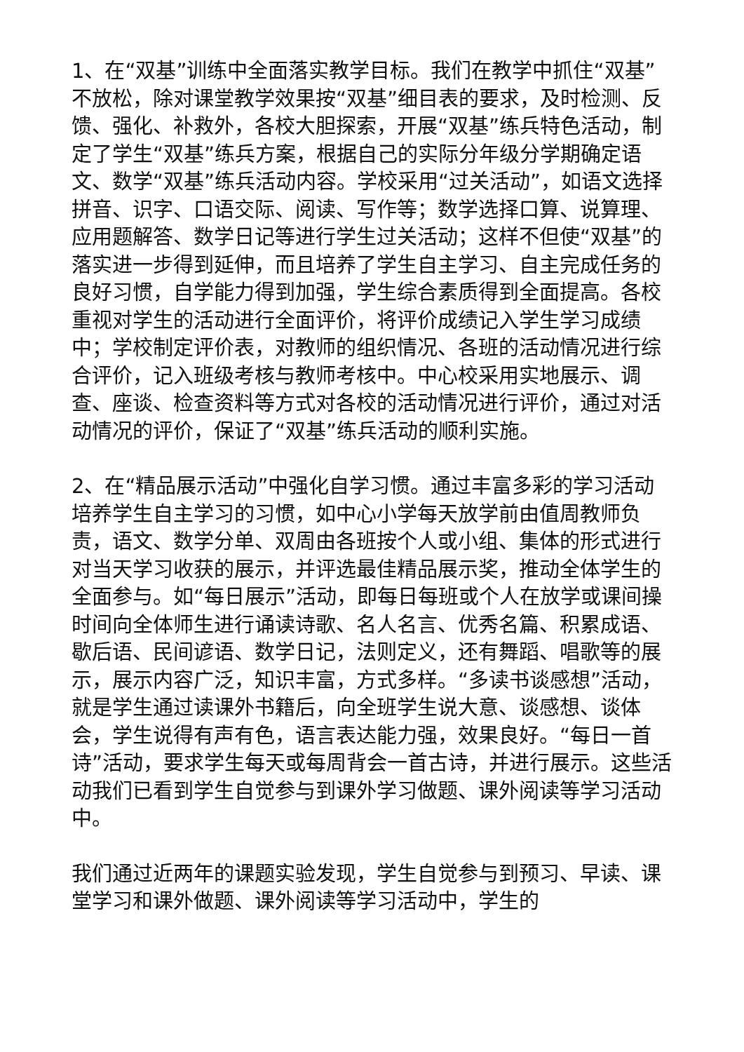1、在“双基”训练中全面落实教学目标。我们在教学中抓住“双基”不放松，除对课堂教学效果按“双基”细目表的要求，及时检测、反馈、强化、补救外，各校大胆探索，开展“双基”练兵特色活动，制定了学生“双基”练兵方案，根据自己的实际分年级分学期确定语文、数学“双基”练兵活动内容。学校采用“过关活动”，如语文选择拼音、识字、口语交际、阅读、写作等；数学选择口算、说算理、应用题解答、数学日记等进行学生过关活动；这样不但使“双基”的落实进一步得到延伸，而且培养了学生自主学习、自主完成任务的良好习惯，自学能力得到加强，学生综合素质得到全面提高。各校重视对学生的活动进行全面评价，将评价成绩记入学生学习成绩中；学校制定评价表，对教师的组织情况、各班的活动情况进行综合评价，记入班级考核与教师考核中。中心校采用实地展示、调查、座谈、检查资料等方式对各校的活动情况进行评价，通过对活动情况的评价，保证了“双基”练兵活动的顺利实施。
2、在“精品展示活动”中强化自学习惯。通过丰富多彩的学习活动培养学生自主学习的习惯，如中心小学每天放学前由值周教师负责，语文、数学分单、双周由各班按个人或小组、集体的形式进行对当天学习收获的展示，并评选最佳精品展示奖，推动全体学生的全面参与。如“每日展示”活动，即每日每班或个人在放学或课间操时间向全体师生进行诵读诗歌、名人名言、优秀名篇、积累成语、歇后语、民间谚语、数学日记，法则定义，还有舞蹈、唱歌等的展示，展示内容广泛，知识丰富，方式多样。“多读书谈感想”活动，就是学生通过读课外书籍后，向全班学生说大意、谈感想、谈体会，学生说得有声有色，语言表达能力强，效果良好。“每日一首诗”活动，要求学生每天或每周背会一首古诗，并进行展示。这些活动我们已看到学生自觉参与到课外学习做题、课外阅读等学习活动中。
我们通过近两年的课题实验发现，学生自觉参与到预习、早读、课堂学习和课外做题、课外阅读等学习活动中，学生的